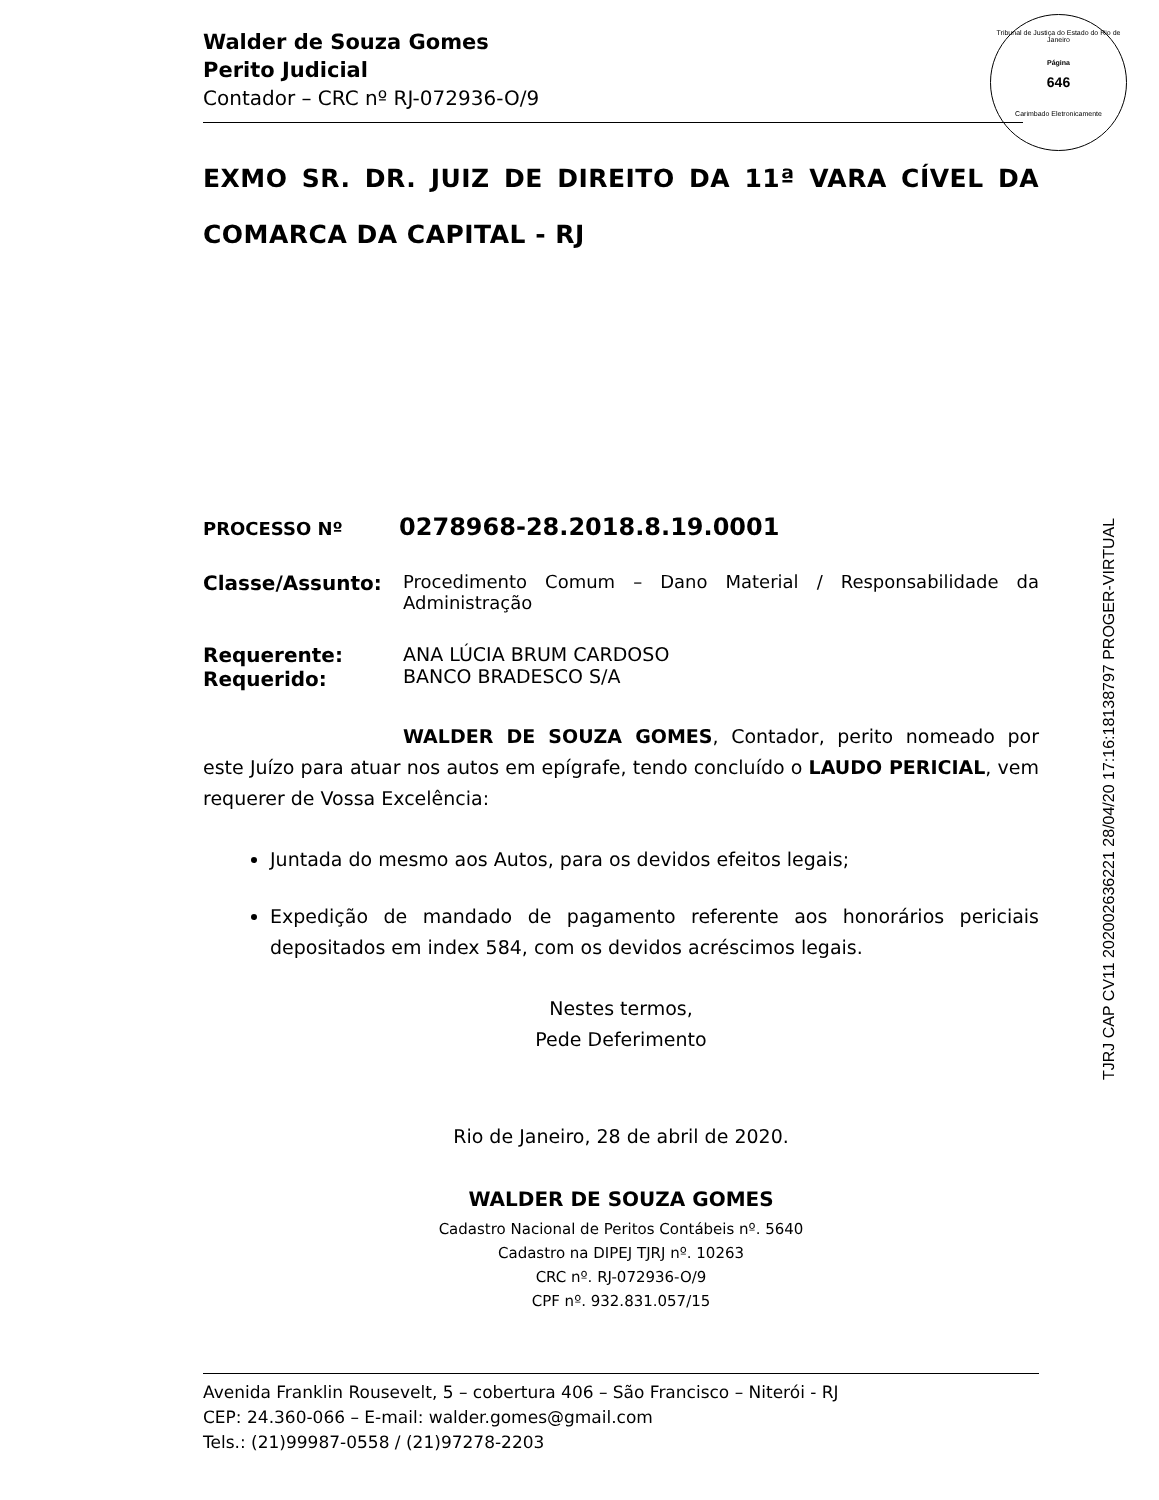Tribunal de Justiça do Estado do Rio de Janeiro
Página
646
Carimbado Eletronicamente
Walder de Souza Gomes
Perito Judicial
Contador – CRC nº RJ-072936-O/9
EXMO SR. DR. JUIZ DE DIREITO DA 11ª VARA CÍVEL DA COMARCA DA CAPITAL - RJ
PROCESSO Nº 0278968-28.2018.8.19.0001
Classe/Assunto: Procedimento Comum – Dano Material / Responsabilidade da Administração
Requerente:
Requerido:
ANA LÚCIA BRUM CARDOSO
BANCO BRADESCO S/A
WALDER DE SOUZA GOMES, Contador, perito nomeado por este Juízo para atuar nos autos em epígrafe, tendo concluído o LAUDO PERICIAL, vem requerer de Vossa Excelência:
Juntada do mesmo aos Autos, para os devidos efeitos legais;
Expedição de mandado de pagamento referente aos honorários periciais depositados em index 584, com os devidos acréscimos legais.
Nestes termos,
Pede Deferimento
Rio de Janeiro, 28 de abril de 2020.
WALDER DE SOUZA GOMES
Cadastro Nacional de Peritos Contábeis nº. 5640
Cadastro na DIPEJ TJRJ nº. 10263
CRC nº. RJ-072936-O/9
CPF nº. 932.831.057/15
Avenida Franklin Rousevelt, 5 – cobertura 406 – São Francisco – Niterói - RJ
CEP: 24.360-066 – E-mail: walder.gomes@gmail.com
Tels.: (21)99987-0558 / (21)97278-2203
TJRJ CAP CV11 202002636221 28/04/20 17:16:18138797 PROGER-VIRTUAL